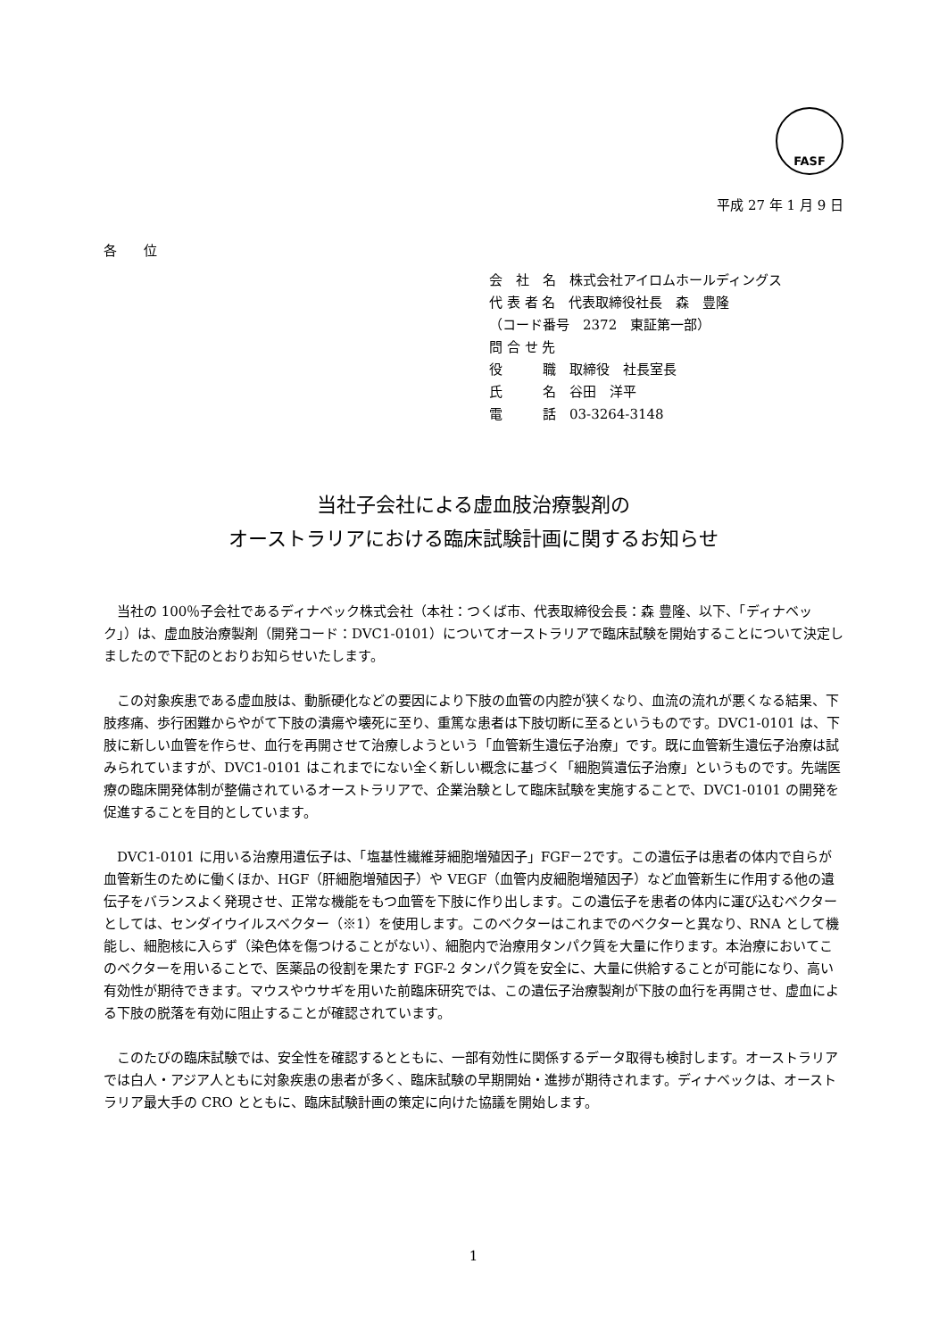FASF
平成 27 年 1 月 9 日
各　　位
会　社　名　株式会社アイロムホールディングス
代 表 者 名　代表取締役社長　森　豊隆
（コード番号　2372　東証第一部）
問 合 せ 先
役　　　職　取締役　社長室長
氏　　　名　谷田　洋平
電　　　話　03-3264-3148
当社子会社による虚血肢治療製剤の
オーストラリアにおける臨床試験計画に関するお知らせ
当社の 100％子会社であるディナベック株式会社（本社：つくば市、代表取締役会長：森 豊隆、以下、「ディナベック」）は、虚血肢治療製剤（開発コード：DVC1-0101）についてオーストラリアで臨床試験を開始することについて決定しましたので下記のとおりお知らせいたします。
この対象疾患である虚血肢は、動脈硬化などの要因により下肢の血管の内腔が狭くなり、血流の流れが悪くなる結果、下肢疼痛、歩行困難からやがて下肢の潰瘍や壊死に至り、重篤な患者は下肢切断に至るというものです。DVC1-0101 は、下肢に新しい血管を作らせ、血行を再開させて治療しようという「血管新生遺伝子治療」です。既に血管新生遺伝子治療は試みられていますが、DVC1-0101 はこれまでにない全く新しい概念に基づく「細胞質遺伝子治療」というものです。先端医療の臨床開発体制が整備されているオーストラリアで、企業治験として臨床試験を実施することで、DVC1-0101 の開発を促進することを目的としています。
DVC1-0101 に用いる治療用遺伝子は、「塩基性繊維芽細胞増殖因子」FGF－2です。この遺伝子は患者の体内で自らが血管新生のために働くほか、HGF（肝細胞増殖因子）や VEGF（血管内皮細胞増殖因子）など血管新生に作用する他の遺伝子をバランスよく発現させ、正常な機能をもつ血管を下肢に作り出します。この遺伝子を患者の体内に運び込むベクターとしては、センダイウイルスベクター（※1）を使用します。このベクターはこれまでのベクターと異なり、RNA として機能し、細胞核に入らず（染色体を傷つけることがない）、細胞内で治療用タンパク質を大量に作ります。本治療においてこのベクターを用いることで、医薬品の役割を果たす FGF-2 タンパク質を安全に、大量に供給することが可能になり、高い有効性が期待できます。マウスやウサギを用いた前臨床研究では、この遺伝子治療製剤が下肢の血行を再開させ、虚血による下肢の脱落を有効に阻止することが確認されています。
このたびの臨床試験では、安全性を確認するとともに、一部有効性に関係するデータ取得も検討します。オーストラリアでは白人・アジア人ともに対象疾患の患者が多く、臨床試験の早期開始・進捗が期待されます。ディナベックは、オーストラリア最大手の CRO とともに、臨床試験計画の策定に向けた協議を開始します。
1